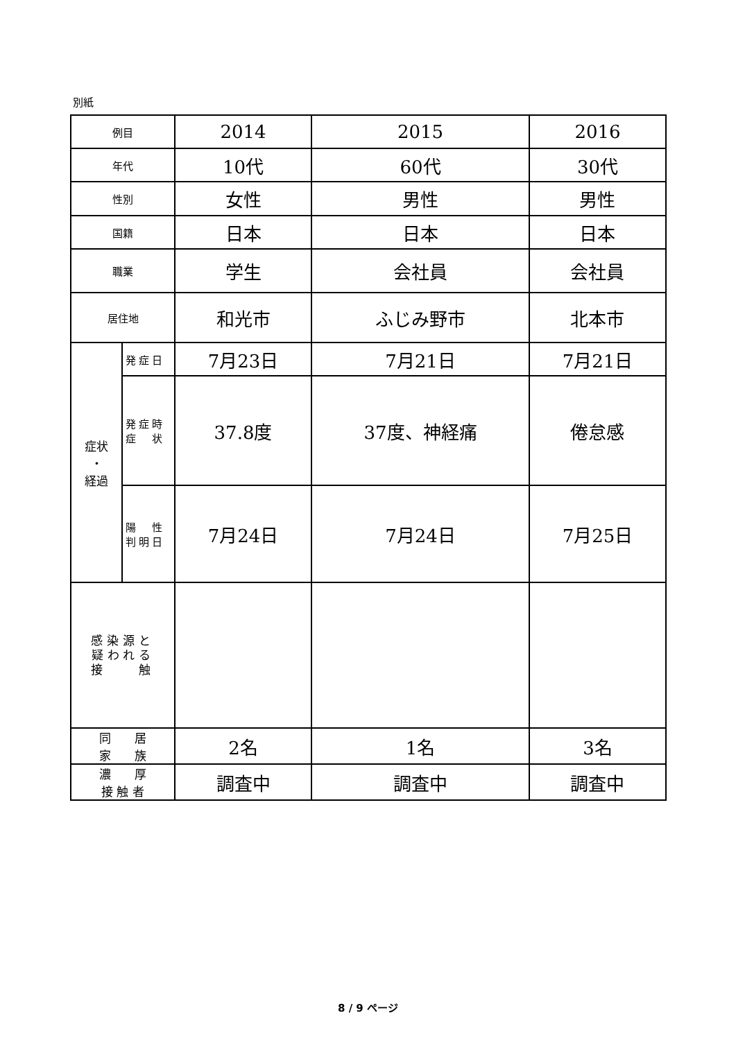別紙
| 例目 | | 2014 | 2015 | 2016 |
| 年代 | | 10代 | 60代 | 30代 |
| 性別 | | 女性 | 男性 | 男性 |
| 国籍 | | 日本 | 日本 | 日本 |
| 職業 | | 学生 | 会社員 | 会社員 |
| 居住地 | | 和光市 | ふじみ野市 | 北本市 |
| 症状 ・ 経過 | 発症日 | 7月23日 | 7月21日 | 7月21日 |
| | 発症時 症 状 | 37.8度 | 37度、神経痛 | 倦怠感 |
| | 陽 性 判明日 | 7月24日 | 7月24日 | 7月25日 |
| 感染源と 疑われる 接 触 | | | | |
| 同 居 家 族 | | 2名 | 1名 | 3名 |
| 濃 厚 接 触 者 | | 調査中 | 調査中 | 調査中 |
8 / 9 ページ